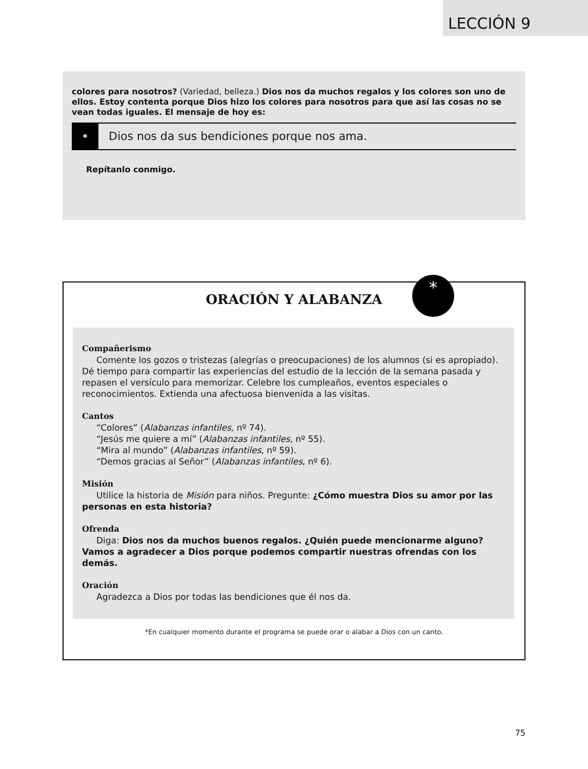LECCIÓN 9
colores para nosotros? (Variedad, belleza.) Dios nos da muchos regalos y los colores son uno de ellos. Estoy contenta porque Dios hizo los colores para nosotros para que así las cosas no se vean todas iguales. El mensaje de hoy es:
✶
Dios nos da sus bendiciones porque nos ama.
Repítanlo conmigo.
*
ORACIÓN Y ALABANZA
Compañerismo
Comente los gozos o tristezas (alegrías o preocupaciones) de los alumnos (si es apropiado). Dé tiempo para compartir las experiencias del estudio de la lección de la semana pasada y repasen el versículo para memorizar. Celebre los cumpleaños, eventos especiales o reconocimientos. Extienda una afectuosa bienvenida a las visitas.
Cantos
“Colores” (Alabanzas infantiles, nº 74).
“Jesús me quiere a mí” (Alabanzas infantiles, nº 55).
“Mira al mundo” (Alabanzas infantiles, nº 59).
“Demos gracias al Señor” (Alabanzas infantiles, nº 6).
Misión
Utilice la historia de Misión para niños. Pregunte: ¿Cómo muestra Dios su amor por las personas en esta historia?
Ofrenda
Diga: Dios nos da muchos buenos regalos. ¿Quién puede mencionarme alguno? Vamos a agradecer a Dios porque podemos compartir nuestras ofrendas con los demás.
Oración
Agradezca a Dios por todas las bendiciones que él nos da.
*En cualquier momento durante el programa se puede orar o alabar a Dios con un canto.
75